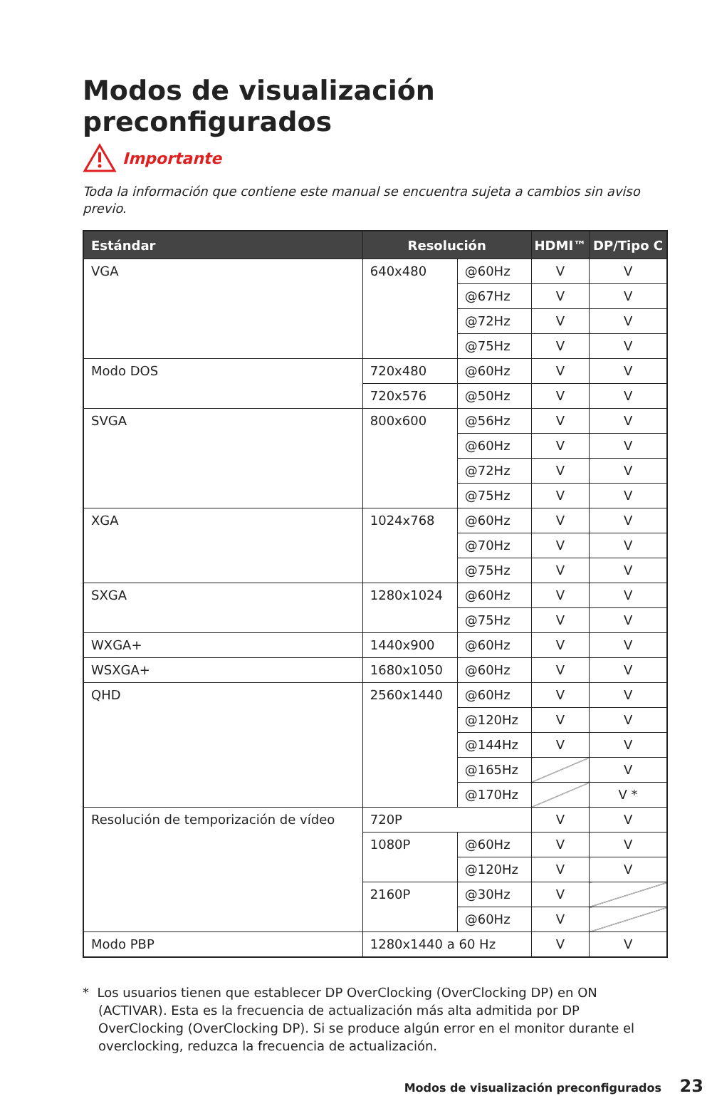Modos de visualización preconfigurados
Importante
Toda la información que contiene este manual se encuentra sujeta a cambios sin aviso previo.
| Estándar | Resolución | | HDMI™ | DP/Tipo C |
| --- | --- | --- | --- | --- |
| VGA | 640x480 | @60Hz | V | V |
| | | @67Hz | V | V |
| | | @72Hz | V | V |
| | | @75Hz | V | V |
| Modo DOS | 720x480 | @60Hz | V | V |
| | 720x576 | @50Hz | V | V |
| SVGA | 800x600 | @56Hz | V | V |
| | | @60Hz | V | V |
| | | @72Hz | V | V |
| | | @75Hz | V | V |
| XGA | 1024x768 | @60Hz | V | V |
| | | @70Hz | V | V |
| | | @75Hz | V | V |
| SXGA | 1280x1024 | @60Hz | V | V |
| | | @75Hz | V | V |
| WXGA+ | 1440x900 | @60Hz | V | V |
| WSXGA+ | 1680x1050 | @60Hz | V | V |
| QHD | 2560x1440 | @60Hz | V | V |
| | | @120Hz | V | V |
| | | @144Hz | V | V |
| | | @165Hz | | V |
| | | @170Hz | | V * |
| Resolución de temporización de vídeo | 720P | | V | V |
| | 1080P | @60Hz | V | V |
| | | @120Hz | V | V |
| | 2160P | @30Hz | V | |
| | | @60Hz | V | |
| Modo PBP | 1280x1440 a 60 Hz | | V | V |
* Los usuarios tienen que establecer DP OverClocking (OverClocking DP) en ON (ACTIVAR). Esta es la frecuencia de actualización más alta admitida por DP OverClocking (OverClocking DP). Si se produce algún error en el monitor durante el overclocking, reduzca la frecuencia de actualización.
Modos de visualización preconfigurados 23